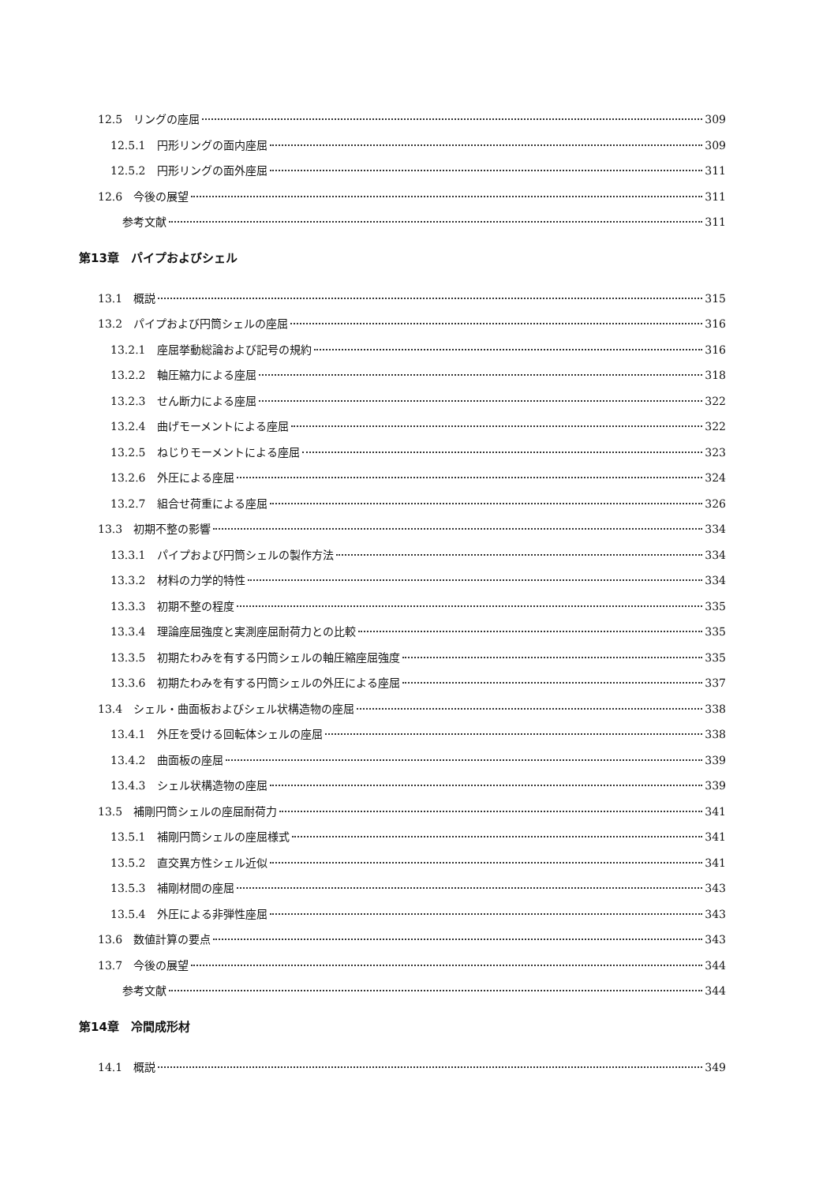12.5　リングの座屈 309
12.5.1　円形リングの面内座屈 309
12.5.2　円形リングの面外座屈 311
12.6　今後の展望 311
参考文献 311
第13章　パイプおよびシェル
13.1　概説 315
13.2　パイプおよび円筒シェルの座屈 316
13.2.1　座屈挙動総論および記号の規約 316
13.2.2　軸圧縮力による座屈 318
13.2.3　せん断力による座屈 322
13.2.4　曲げモーメントによる座屈 322
13.2.5　ねじりモーメントによる座屈 323
13.2.6　外圧による座屈 324
13.2.7　組合せ荷重による座屈 326
13.3　初期不整の影響 334
13.3.1　パイプおよび円筒シェルの製作方法 334
13.3.2　材料の力学的特性 334
13.3.3　初期不整の程度 335
13.3.4　理論座屈強度と実測座屈耐荷力との比較 335
13.3.5　初期たわみを有する円筒シェルの軸圧縮座屈強度 335
13.3.6　初期たわみを有する円筒シェルの外圧による座屈 337
13.4　シェル・曲面板およびシェル状構造物の座屈 338
13.4.1　外圧を受ける回転体シェルの座屈 338
13.4.2　曲面板の座屈 339
13.4.3　シェル状構造物の座屈 339
13.5　補剛円筒シェルの座屈耐荷力 341
13.5.1　補剛円筒シェルの座屈様式 341
13.5.2　直交異方性シェル近似 341
13.5.3　補剛材間の座屈 343
13.5.4　外圧による非弾性座屈 343
13.6　数値計算の要点 343
13.7　今後の展望 344
参考文献 344
第14章　冷間成形材
14.1　概説 349